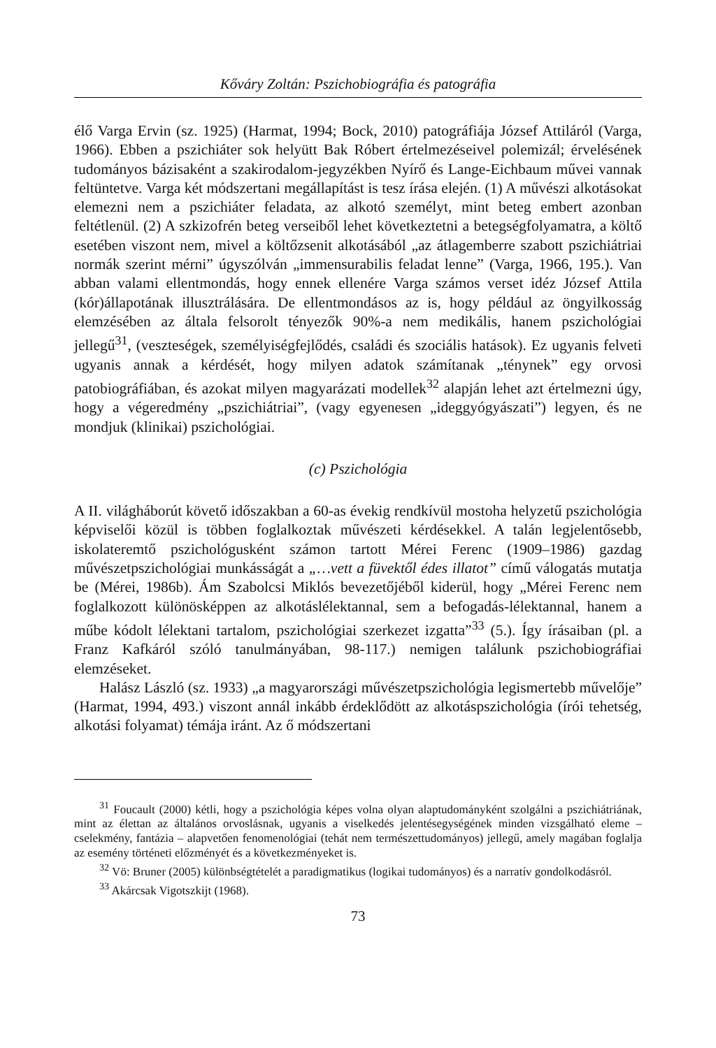Kőváry Zoltán: Pszichobiográfia és patográfia
élő Varga Ervin (sz. 1925) (Harmat, 1994; Bock, 2010) patográfiája József Attiláról (Varga, 1966). Ebben a pszichiáter sok helyütt Bak Róbert értelmezéseivel polemizál; érvelésének tudományos bázisaként a szakirodalom-jegyzékben Nyírő és Lange-Eichbaum művei vannak feltüntetve. Varga két módszertani megállapítást is tesz írása elején. (1) A művészi alkotásokat elemezni nem a pszichiáter feladata, az alkotó személyt, mint beteg embert azonban feltétlenül. (2) A szkizofrén beteg verseiből lehet következtetni a betegségfolyamatra, a költő esetében viszont nem, mivel a költőzsenit alkotásából „az átlagemberre szabott pszichiátriai normák szerint mérni” úgyszólván „immensurabilis feladat lenne” (Varga, 1966, 195.). Van abban valami ellentmondás, hogy ennek ellenére Varga számos verset idéz József Attila (kór)állapotának illusztrálására. De ellentmondásos az is, hogy például az öngyilkosság elemzésében az általa felsorolt tényezők 90%-a nem medikális, hanem pszichológiai jellegű<sup>31</sup>, (veszteségek, személyiségfejlődés, családi és szociális hatások). Ez ugyanis felveti ugyanis annak a kérdését, hogy milyen adatok számítanak „ténynek” egy orvosi patobiográfiában, és azokat milyen magyarázati modellek<sup>32</sup> alapján lehet azt értelmezni úgy, hogy a végeredmény „pszichiátriai”, (vagy egyenesen „ideggyógyászati”) legyen, és ne mondjuk (klinikai) pszichológiai.
(c) Pszichológia
A II. világháborút követő időszakban a 60-as évekig rendkívül mostoha helyzetű pszichológia képviselői közül is többen foglalkoztak művészeti kérdésekkel. A talán legjelentősebb, iskolateremtő pszichológusként számon tartott Mérei Ferenc (1909–1986) gazdag művészetpszichológiai munkásságát a „…vett a füvektől édes illatot” című válogatás mutatja be (Mérei, 1986b). Ám Szabolcsi Miklós bevezetőjéből kiderül, hogy „Mérei Ferenc nem foglalkozott különösképpen az alkotáslélektannal, sem a befogadás-lélektannal, hanem a műbe kódolt lélektani tartalom, pszichológiai szerkezet izgatta”<sup>33</sup> (5.). Így írásaiban (pl. a Franz Kafkáról szóló tanulmányában, 98-117.) nemigen találunk pszichobiográfiai elemzéseket.
Halász László (sz. 1933) „a magyarországi művészetpszichológia legismertebb művelője” (Harmat, 1994, 493.) viszont annál inkább érdeklődött az alkotáspszichológia (írói tehetség, alkotási folyamat) témája iránt. Az ő módszertani
<sup>31</sup> Foucault (2000) kétli, hogy a pszichológia képes volna olyan alaptudományként szolgálni a pszichiátriának, mint az élettan az általános orvoslásnak, ugyanis a viselkedés jelentésegységének minden vizsgálható eleme – cselekmény, fantázia – alapvetően fenomenológiai (tehát nem természettudományos) jellegű, amely magában foglalja az esemény történeti előzményét és a következményeket is.
<sup>32</sup> Vö: Bruner (2005) különbségtételét a paradigmatikus (logikai tudományos) és a narratív gondolkodásról.
<sup>33</sup> Akárcsak Vigotszkijt (1968).
73